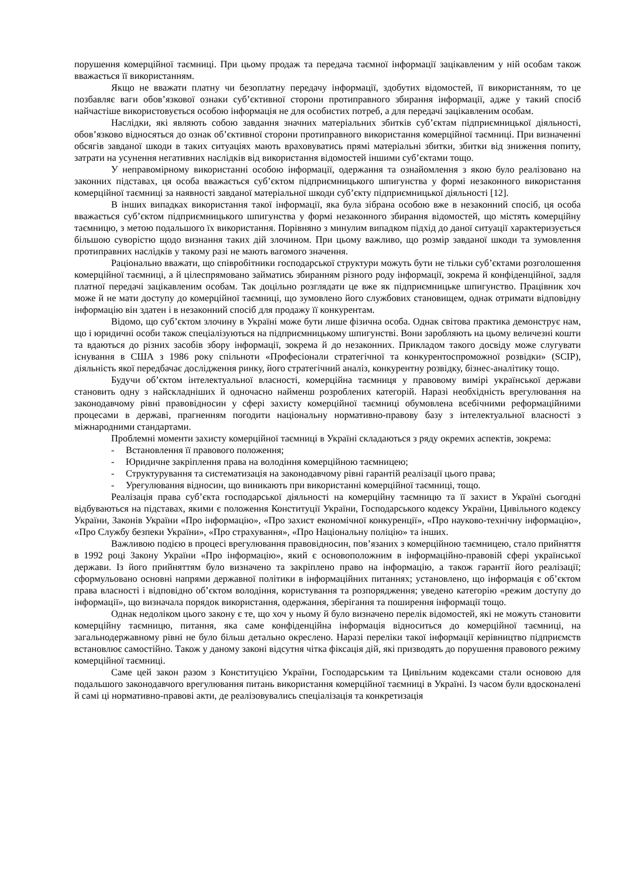порушення комерційної таємниці. При цьому продаж та передача таємної інформації зацікавленим у ній особам також вважається її використанням.
Якщо не вважати платну чи безоплатну передачу інформації, здобутих відомостей, її використанням, то це позбавляє ваги обов’язкової ознаки суб’єктивної сторони протиправного збирання інформації, адже у такий спосіб найчастіше використовується особою інформація не для особистих потреб, а для передачі зацікавленим особам.
Наслідки, які являють собою завдання значних матеріальних збитків суб’єктам підприємницької діяльності, обов’язково відносяться до ознак об’єктивної сторони протиправного використання комерційної таємниці. При визначенні обсягів завданої шкоди в таких ситуаціях мають враховуватись прямі матеріальні збитки, збитки від зниження попиту, затрати на усунення негативних наслідків від використання відомостей іншими суб’єктами тощо.
У неправомірному використанні особою інформації, одержання та ознайомлення з якою було реалізовано на законних підставах, ця особа вважається суб’єктом підприємницького шпигунства у формі незаконного використання комерційної таємниці за наявності завданої матеріальної шкоди суб’єкту підприємницької діяльності [12].
В інших випадках використання такої інформації, яка була зібрана особою вже в незаконний спосіб, ця особа вважається суб’єктом підприємницького шпигунства у формі незаконного збирання відомостей, що містять комерційну таємницю, з метою подальшого їх використання. Порівняно з минулим випадком підхід до даної ситуації характеризується більшою суворістю щодо визнання таких дій злочином. При цьому важливо, що розмір завданої шкоди та зумовлення протиправних наслідків у такому разі не мають вагомого значення.
Раціонально вважати, що співробітники господарської структури можуть бути не тільки суб’єктами розголошення комерційної таємниці, а й цілеспрямовано займатись збиранням різного роду інформації, зокрема й конфіденційної, задля платної передачі зацікавленим особам. Так доцільно розглядати це вже як підприємницьке шпигунство. Працівник хоч може й не мати доступу до комерційної таємниці, що зумовлено його службових становищем, однак отримати відповідну інформацію він здатен і в незаконний спосіб для продажу її конкурентам.
Відомо, що суб’єктом злочину в Україні може бути лише фізична особа. Однак світова практика демонструє нам, що і юридичні особи також спеціалізуються на підприємницькому шпигунстві. Вони заробляють на цьому величезні кошти та вдаються до різних засобів збору інформації, зокрема й до незаконних. Прикладом такого досвіду може слугувати існування в США з 1986 року спільноти «Професіонали стратегічної та конкурентоспроможної розвідки» (SCIP), діяльність якої передбачає дослідження ринку, його стратегічний аналіз, конкурентну розвідку, бізнес-аналітику тощо.
Будучи об’єктом інтелектуальної власності, комерційна таємниця у правовому вимірі української держави становить одну з найскладніших й одночасно найменш розроблених категорій. Наразі необхідність врегулювання на законодавчому рівні правовідносин у сфері захисту комерційної таємниці обумовлена всебічними реформаційними процесами в державі, прагненням погодити національну нормативно-правову базу з інтелектуальної власності з міжнародними стандартами.
Проблемні моменти захисту комерційної таємниці в Україні складаються з ряду окремих аспектів, зокрема:
- Встановлення її правового положення;
- Юридичне закріплення права на володіння комерційною таємницею;
- Структурування та систематизація на законодавчому рівні гарантій реалізації цього права;
- Урегулювання відносин, що виникають при використанні комерційної таємниці, тощо.
Реалізація права суб’єкта господарської діяльності на комерційну таємницю та її захист в Україні сьогодні відбуваються на підставах, якими є положення Конституції України, Господарського кодексу України, Цивільного кодексу України, Законів України «Про інформацію», «Про захист економічної конкуренції», «Про науково-технічну інформацію», «Про Службу безпеки України», «Про страхування», «Про Національну поліцію» та інших.
Важливою подією в процесі врегулювання правовідносин, пов’язаних з комерційною таємницею, стало прийняття в 1992 році Закону України «Про інформацію», який є основоположним в інформаційно-правовій сфері української держави. Із його прийняттям було визначено та закріплено право на інформацію, а також гарантії його реалізації; сформульовано основні напрями державної політики в інформаційних питаннях; установлено, що інформація є об’єктом права власності і відповідно об’єктом володіння, користування та розпорядження; уведено категорію «режим доступу до інформації», що визначала порядок використання, одержання, зберігання та поширення інформації тощо.
Однак недоліком цього закону є те, що хоч у ньому й було визначено перелік відомостей, які не можуть становити комерційну таємницю, питання, яка саме конфіденційна інформація відноситься до комерційної таємниці, на загальнодержавному рівні не було більш детально окреслено. Наразі переліки такої інформації керівництво підприємств встановлює самостійно. Також у даному законі відсутня чітка фіксація дій, які призводять до порушення правового режиму комерційної таємниці.
Саме цей закон разом з Конституцією України, Господарським та Цивільним кодексами стали основою для подальшого законодавчого врегулювання питань використання комерційної таємниці в Україні. Із часом були вдосконалені й самі ці нормативно-правові акти, де реалізовувались спеціалізація та конкретизація